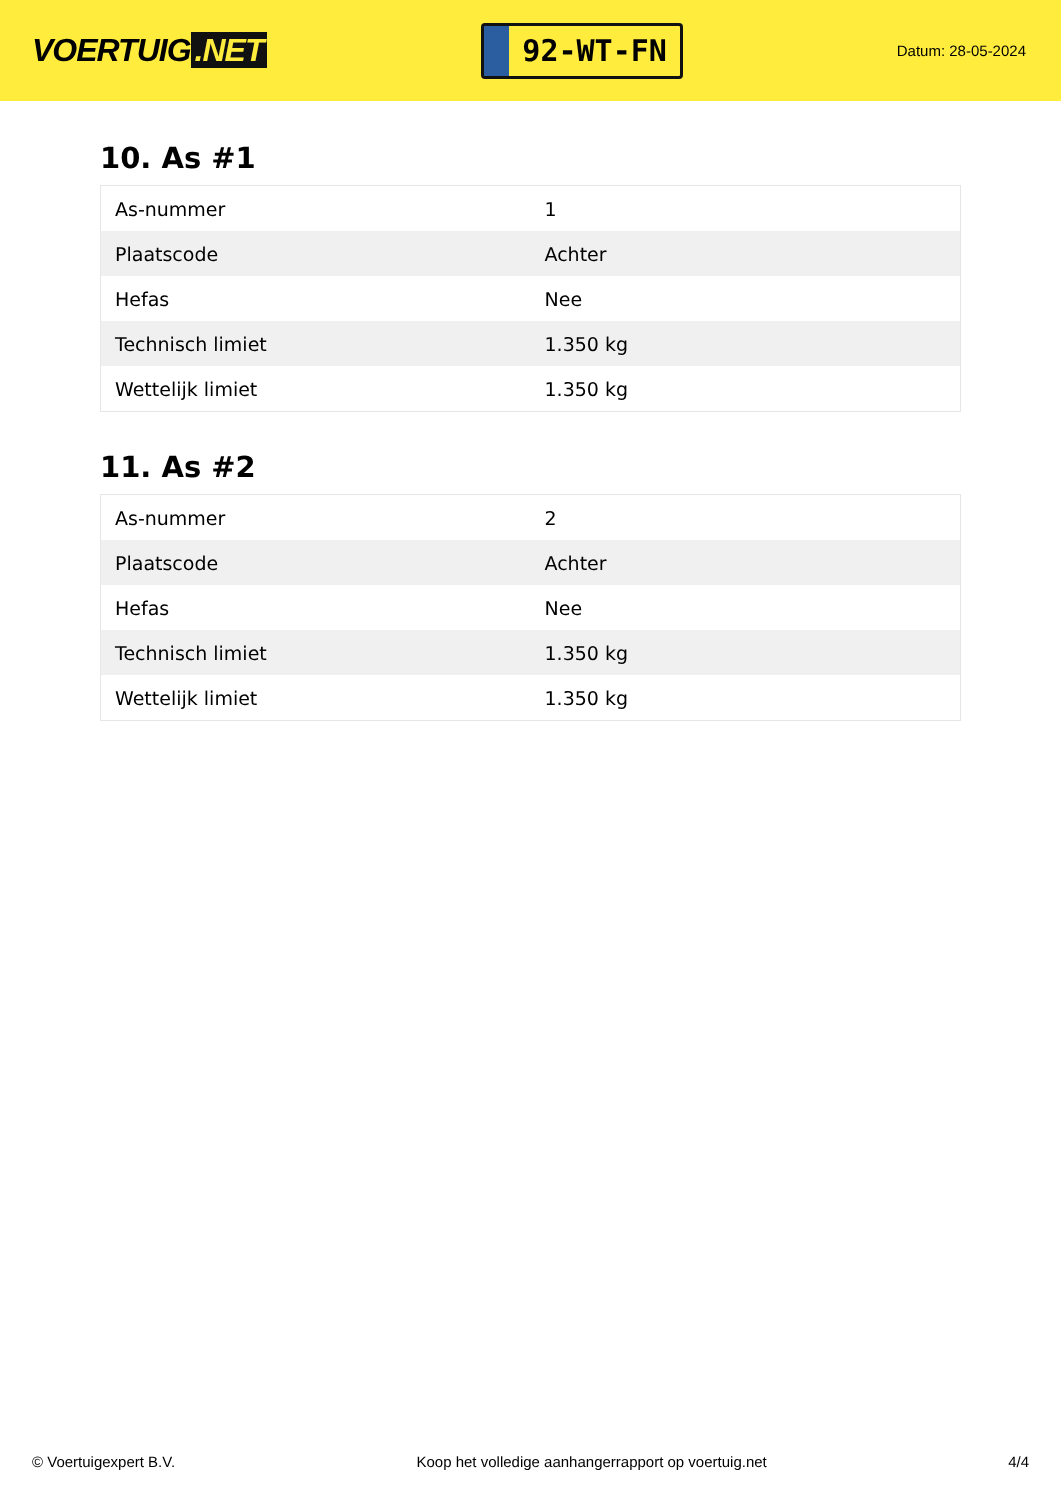VOERTUIG.NET
92-WT-FN
Datum: 28-05-2024
10. As #1
| As-nummer | 1 |
| Plaatscode | Achter |
| Hefas | Nee |
| Technisch limiet | 1.350 kg |
| Wettelijk limiet | 1.350 kg |
11. As #2
| As-nummer | 2 |
| Plaatscode | Achter |
| Hefas | Nee |
| Technisch limiet | 1.350 kg |
| Wettelijk limiet | 1.350 kg |
© Voertuigexpert B.V. Koop het volledige aanhangerrapport op voertuig.net 4/4